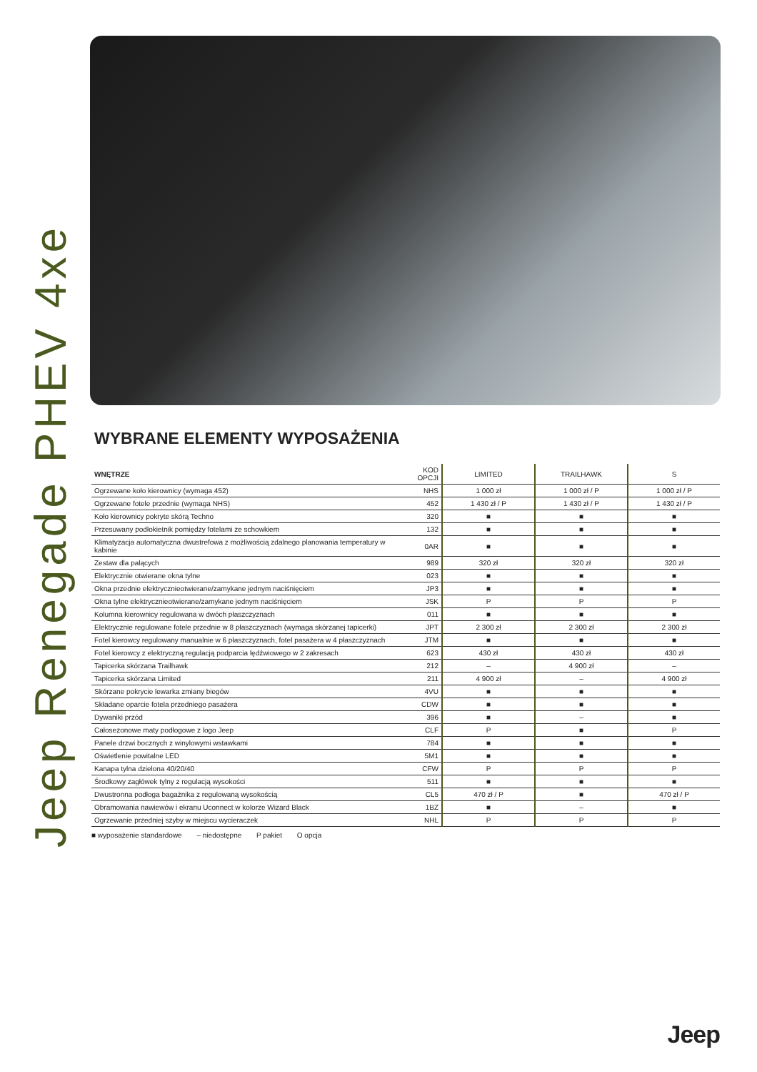Jeep Renegade PHEV 4xe
WYBRANE ELEMENTY WYPOSAŻENIA
| WNĘTRZE | KOD OPCJI | LIMITED | TRAILHAWK | S |
| --- | --- | --- | --- | --- |
| Ogrzewane koło kierownicy (wymaga 452) | NHS | 1 000 zł | 1 000 zł / P | 1 000 zł / P |
| Ogrzewane fotele przednie (wymaga NHS) | 452 | 1 430 zł / P | 1 430 zł / P | 1 430 zł / P |
| Koło kierownicy pokryte skórą Techno | 320 | ■ | ■ | ■ |
| Przesuwany podłokietnik pomiędzy fotelami ze schowkiem | 132 | ■ | ■ | ■ |
| Klimatyzacja automatyczna dwustrefowa z możliwością zdalnego planowania temperatury w kabinie | 0AR | ■ | ■ | ■ |
| Zestaw dla palących | 989 | 320 zł | 320 zł | 320 zł |
| Elektrycznie otwierane okna tylne | 023 | ■ | ■ | ■ |
| Okna przednie elektrycznieotwierane/zamykane jednym naciśnięciem | JP3 | ■ | ■ | ■ |
| Okna tylne elektrycznieotwierane/zamykane jednym naciśnięciem | JSK | P | P | P |
| Kolumna kierownicy regulowana w dwóch płaszczyznach | 011 | ■ | ■ | ■ |
| Elektrycznie regulowane fotele przednie w 8 płaszczyznach (wymaga skórzanej tapicerki) | JPT | 2 300 zł | 2 300 zł | 2 300 zł |
| Fotel kierowcy regulowany manualnie w 6 płaszczyznach, fotel pasażera w 4 płaszczyznach | JTM | ■ | ■ | ■ |
| Fotel kierowcy z elektryczną regulacją podparcia lędźwiowego w 2 zakresach | 623 | 430 zł | 430 zł | 430 zł |
| Tapicerka skórzana Trailhawk | 212 | – | 4 900 zł | – |
| Tapicerka skórzana Limited | 211 | 4 900 zł | – | 4 900 zł |
| Skórzane pokrycie lewarka zmiany biegów | 4VU | ■ | ■ | ■ |
| Składane oparcie fotela przedniego pasażera | CDW | ■ | ■ | ■ |
| Dywaniki przód | 396 | ■ | – | ■ |
| Całosezonowe maty podłogowe z logo Jeep | CLF | P | ■ | P |
| Panele drzwi bocznych z winylowymi wstawkami | 784 | ■ | ■ | ■ |
| Oświetlenie powitalne LED | 5M1 | ■ | ■ | ■ |
| Kanapa tylna dzielona 40/20/40 | CFW | P | P | P |
| Środkowy zagłówek tylny z regulacją wysokości | 511 | ■ | ■ | ■ |
| Dwustronna podłoga bagażnika z regulowaną wysokością | CL5 | 470 zł / P | ■ | 470 zł / P |
| Obramowania nawiewów i ekranu Uconnect w kolorze Wizard Black | 1BZ | ■ | – | ■ |
| Ogrzewanie przedniej szyby w miejscu wycieraczek | NHL | P | P | P |
■ wyposażenie standardowe – niedostępne P pakiet O opcja
Jeep